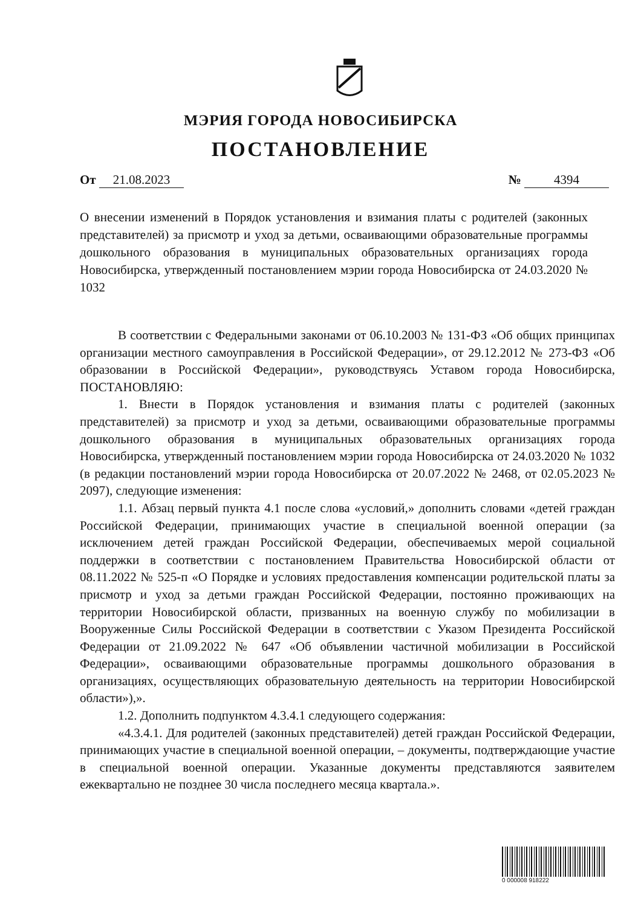МЭРИЯ ГОРОДА НОВОСИБИРСКА
ПОСТАНОВЛЕНИЕ
От 21.08.2023 № 4394
О внесении изменений в Порядок установления и взимания платы с родителей (законных представителей) за присмотр и уход за детьми, осваивающими образовательные программы дошкольного образования в муниципальных образовательных организациях города Новосибирска, утвержденный постановлением мэрии города Новосибирска от 24.03.2020 № 1032
В соответствии с Федеральными законами от 06.10.2003 № 131-ФЗ «Об общих принципах организации местного самоуправления в Российской Федерации», от 29.12.2012 № 273-ФЗ «Об образовании в Российской Федерации», руководствуясь Уставом города Новосибирска, ПОСТАНОВЛЯЮ:
1. Внести в Порядок установления и взимания платы с родителей (законных представителей) за присмотр и уход за детьми, осваивающими образовательные программы дошкольного образования в муниципальных образовательных организациях города Новосибирска, утвержденный постановлением мэрии города Новосибирска от 24.03.2020 № 1032 (в редакции постановлений мэрии города Новосибирска от 20.07.2022 № 2468, от 02.05.2023 № 2097), следующие изменения:
1.1. Абзац первый пункта 4.1 после слова «условий,» дополнить словами «детей граждан Российской Федерации, принимающих участие в специальной военной операции (за исключением детей граждан Российской Федерации, обеспечиваемых мерой социальной поддержки в соответствии с постановлением Правительства Новосибирской области от 08.11.2022 № 525-п «О Порядке и условиях предоставления компенсации родительской платы за присмотр и уход за детьми граждан Российской Федерации, постоянно проживающих на территории Новосибирской области, призванных на военную службу по мобилизации в Вооруженные Силы Российской Федерации в соответствии с Указом Президента Российской Федерации от 21.09.2022 № 647 «Об объявлении частичной мобилизации в Российской Федерации», осваивающими образовательные программы дошкольного образования в организациях, осуществляющих образовательную деятельность на территории Новосибирской области»),».
1.2. Дополнить подпунктом 4.3.4.1 следующего содержания:
«4.3.4.1. Для родителей (законных представителей) детей граждан Российской Федерации, принимающих участие в специальной военной операции, – документы, подтверждающие участие в специальной военной операции. Указанные документы представляются заявителем ежеквартально не позднее 30 числа последнего месяца квартала.».
0 000008 918222